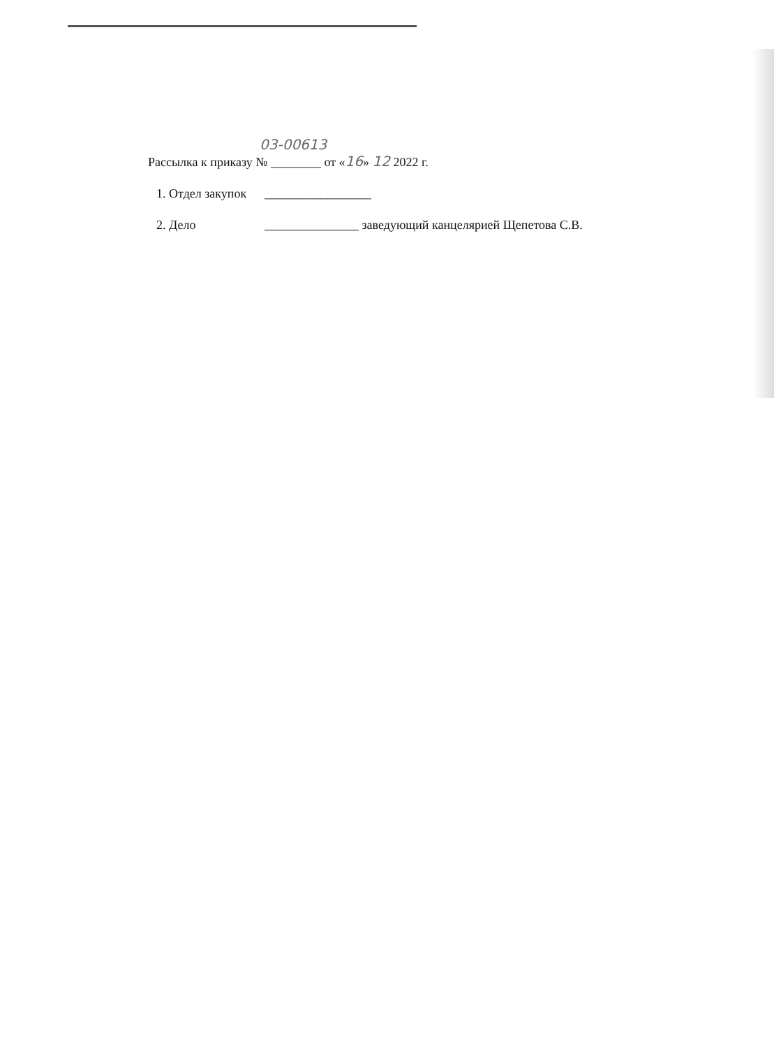03-00613
Рассылка к приказу № ________ от «16» 12 2022 г.
1. Отдел закупок _________________
2. Дело _______________ заведующий канцелярией Щепетова С.В.